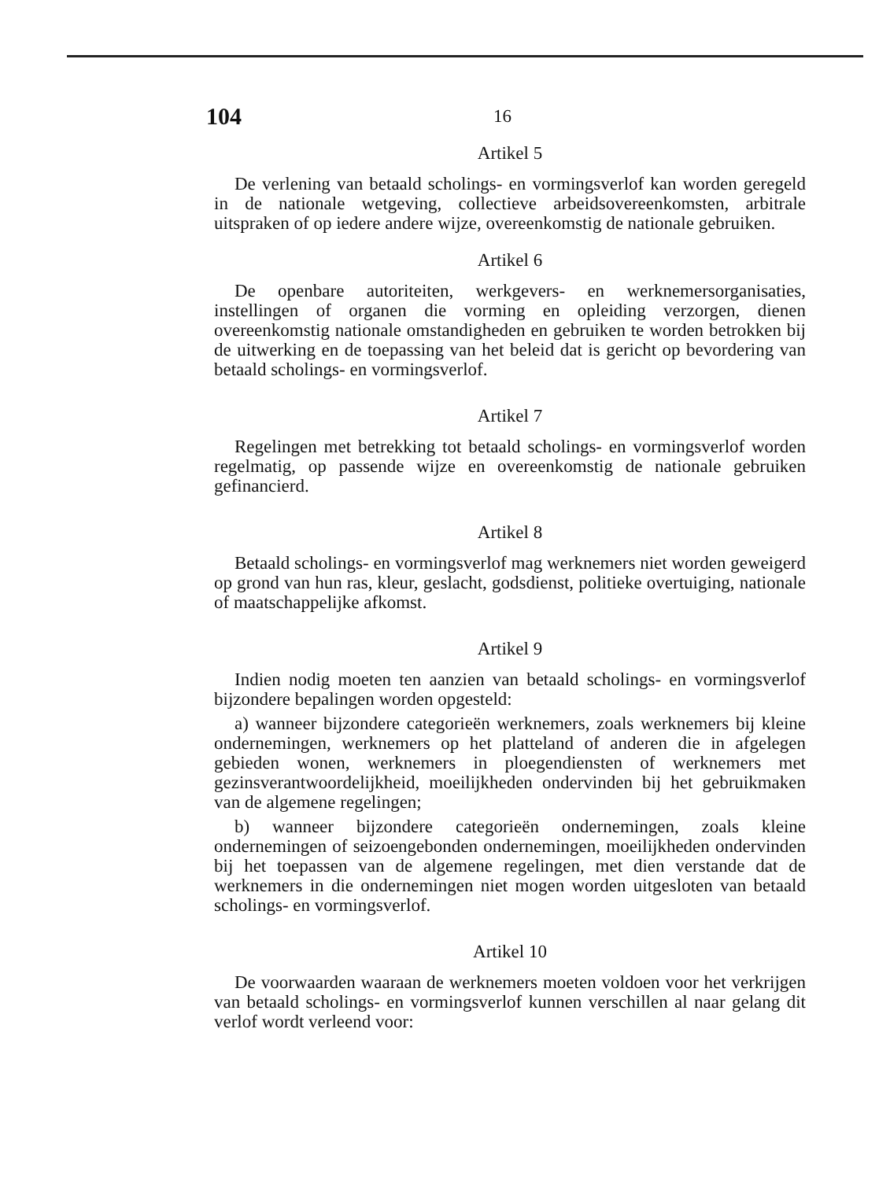104 16
Artikel 5
De verlening van betaald scholings- en vormingsverlof kan worden geregeld in de nationale wetgeving, collectieve arbeidsovereenkomsten, arbitrale uitspraken of op iedere andere wijze, overeenkomstig de nationale gebruiken.
Artikel 6
De openbare autoriteiten, werkgevers- en werknemersorganisaties, instellingen of organen die vorming en opleiding verzorgen, dienen overeenkomstig nationale omstandigheden en gebruiken te worden betrokken bij de uitwerking en de toepassing van het beleid dat is gericht op bevordering van betaald scholings- en vormingsverlof.
Artikel 7
Regelingen met betrekking tot betaald scholings- en vormingsverlof worden regelmatig, op passende wijze en overeenkomstig de nationale gebruiken gefinancierd.
Artikel 8
Betaald scholings- en vormingsverlof mag werknemers niet worden geweigerd op grond van hun ras, kleur, geslacht, godsdienst, politieke overtuiging, nationale of maatschappelijke afkomst.
Artikel 9
Indien nodig moeten ten aanzien van betaald scholings- en vormingsverlof bijzondere bepalingen worden opgesteld:
a) wanneer bijzondere categorieën werknemers, zoals werknemers bij kleine ondernemingen, werknemers op het platteland of anderen die in afgelegen gebieden wonen, werknemers in ploegendiensten of werknemers met gezinsverantwoordelijkheid, moeilijkheden ondervinden bij het gebruikmaken van de algemene regelingen;
b) wanneer bijzondere categorieën ondernemingen, zoals kleine ondernemingen of seizoengebonden ondernemingen, moeilijkheden ondervinden bij het toepassen van de algemene regelingen, met dien verstande dat de werknemers in die ondernemingen niet mogen worden uitgesloten van betaald scholings- en vormingsverlof.
Artikel 10
De voorwaarden waaraan de werknemers moeten voldoen voor het verkrijgen van betaald scholings- en vormingsverlof kunnen verschillen al naar gelang dit verlof wordt verleend voor: